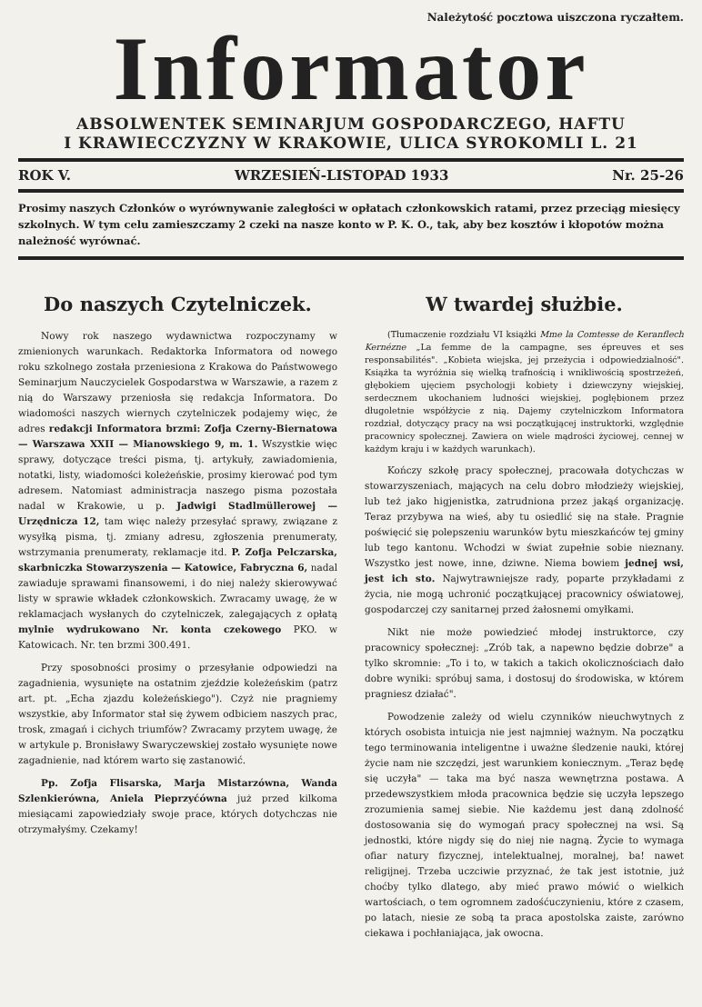Należytość pocztowa uiszczona ryczałtem.
Informator
ABSOLWENTEK SEMINARJUM GOSPODARCZEGO, HAFTU
I KRAWIECCZYZNY W KRAKOWIE, ULICA SYROKOMLI L. 21
ROK V. WRZESIEŃ-LISTOPAD 1933 Nr. 25-26
Prosimy naszych Członków o wyrównywanie zaległości w opłatach członkowskich ratami, przez przeciąg miesięcy szkolnych. W tym celu zamieszczamy 2 czeki na nasze konto w P. K. O., tak, aby bez kosztów i kłopotów można należność wyrównać.
Do naszych Czytelniczek.
Nowy rok naszego wydawnictwa rozpoczynamy w zmienionych warunkach. Redaktorka Informatora od nowego roku szkolnego została przeniesiona z Krakowa do Państwowego Seminarjum Nauczycielek Gospodarstwa w Warszawie, a razem z nią do Warszawy przeniosła się redakcja Informatora. Do wiadomości naszych wiernych czytelniczek podajemy więc, że adres redakcji Informatora brzmi: Zofja Czerny-Biernatowa — Warszawa XXII — Mianowskiego 9, m. 1. Wszystkie więc sprawy, dotyczące treści pisma, tj. artykuły, zawiadomienia, notatki, listy, wiadomości koleżeńskie, prosimy kierować pod tym adresem. Natomiast administracja naszego pisma pozostała nadal w Krakowie, u p. Jadwigi Stadlmüllerowej — Urzędnicza 12, tam więc należy przesyłać sprawy, związane z wysyłką pisma, tj. zmiany adresu, zgłoszenia prenumeraty, wstrzymania prenumeraty, reklamacje itd. P. Zofja Pelczarska, skarbniczka Stowarzyszenia — Katowice, Fabryczna 6, nadal zawiaduje sprawami finansowemi, i do niej należy skierowywać listy w sprawie wkładek członkowskich. Zwracamy uwagę, że w reklamacjach wysłanych do czytelniczek, zalegających z opłatą mylnie wydrukowano Nr. konta czekowego PKO. w Katowicach. Nr. ten brzmi 300.491.
Przy sposobności prosimy o przesyłanie odpowiedzi na zagadnienia, wysunięte na ostatnim zjeździe koleżeńskim (patrz art. pt. „Echa zjazdu koleżeńskiego"). Czyż nie pragniemy wszystkie, aby Informator stał się żywem odbiciem naszych prac, trosk, zmagań i cichych triumfów? Zwracamy przytem uwagę, że w artykule p. Bronisławy Swaryczewskiej zostało wysunięte nowe zagadnienie, nad którem warto się zastanowić.
Pp. Zofja Flisarska, Marja Mistarzówna, Wanda Szlenkierówna, Aniela Pieprzyćówna już przed kilkoma miesiącami zapowiedziały swoje prace, których dotychczas nie otrzymałyśmy. Czekamy!
W twardej służbie.
(Tłumaczenie rozdziału VI książki Mme la Comtesse de Keranflech Kernézne „La femme de la campagne, ses épreuves et ses responsabilités". „Kobieta wiejska, jej przeżycia i odpowiedzialność". Książka ta wyróżnia się wielką trafnością i wnikliwością spostrzeżeń, głębokiem ujęciem psychologji kobiety i dziewczyny wiejskiej, serdecznem ukochaniem ludności wiejskiej, pogłębionem przez długoletnie współżycie z nią. Dajemy czytelniczkom Informatora rozdział, dotyczący pracy na wsi początkującej instruktorki, względnie pracownicy społecznej. Zawiera on wiele mądrości życiowej, cennej w każdym kraju i w każdych warunkach).
Kończy szkołę pracy społecznej, pracowała dotychczas w stowarzyszeniach, mających na celu dobro młodzieży wiejskiej, lub też jako higjenistka, zatrudniona przez jakąś organizację. Teraz przybywa na wieś, aby tu osiedlić się na stałe. Pragnie poświęcić się polepszeniu warunków bytu mieszkańców tej gminy lub tego kantonu. Wchodzi w świat zupełnie sobie nieznany. Wszystko jest nowe, inne, dziwne. Niema bowiem jednej wsi, jest ich sto. Najwytrawniejsze rady, poparte przykładami z życia, nie mogą uchronić początkującej pracownicy oświatowej, gospodarczej czy sanitarnej przed żałosnemi omyłkami.
Nikt nie może powiedzieć młodej instruktorce, czy pracownicy społecznej: „Zrób tak, a napewno będzie dobrze" a tylko skromnie: „To i to, w takich a takich okolicznościach dało dobre wyniki: spróbuj sama, i dostosuj do środowiska, w którem pragniesz działać".
Powodzenie zależy od wielu czynników nieuchwytnych z których osobista intuicja nie jest najmniej ważnym. Na początku tego terminowania inteligentne i uważne śledzenie nauki, której życie nam nie szczędzi, jest warunkiem koniecznym. „Teraz będę się uczyła" — taka ma być nasza wewnętrzna postawa. A przedewszystkiem młoda pracownica będzie się uczyła lepszego zrozumienia samej siebie. Nie każdemu jest daną zdolność dostosowania się do wymogań pracy społecznej na wsi. Są jednostki, które nigdy się do niej nie nagną. Życie to wymaga ofiar natury fizycznej, intelektualnej, moralnej, ba! nawet religijnej. Trzeba uczciwie przyznać, że tak jest istotnie, już choćby tylko dlatego, aby mieć prawo mówić o wielkich wartościach, o tem ogromnem zadośćuczynieniu, które z czasem, po latach, niesie ze sobą ta praca apostolska zaiste, zarówno ciekawa i pochłaniająca, jak owocna.